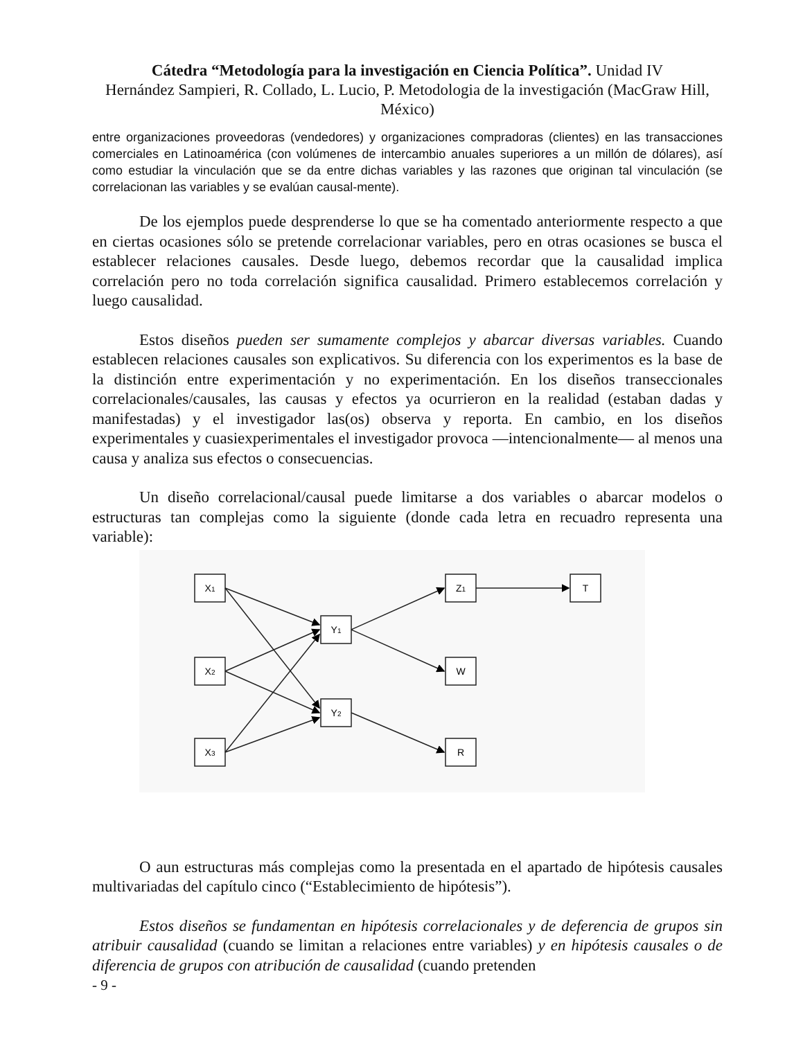Cátedra “Metodología para la investigación en Ciencia Política”. Unidad IV
Hernández Sampieri, R. Collado, L. Lucio, P. Metodologia de la investigación (MacGraw Hill, México)
entre organizaciones proveedoras (vendedores) y organizaciones compradoras (clientes) en las transacciones comerciales en Latinoamérica (con volúmenes de intercambio anuales superiores a un millón de dólares), así como estudiar la vinculación que se da entre dichas variables y las razones que originan tal vinculación (se correlacionan las variables y se evalúan causal-mente).
De los ejemplos puede desprenderse lo que se ha comentado anteriormente respecto a que en ciertas ocasiones sólo se pretende correlacionar variables, pero en otras ocasiones se busca el establecer relaciones causales. Desde luego, debemos recordar que la causalidad implica correlación pero no toda correlación significa causalidad. Primero establecemos correlación y luego causalidad.
Estos diseños pueden ser sumamente complejos y abarcar diversas variables. Cuando establecen relaciones causales son explicativos. Su diferencia con los experimentos es la base de la distinción entre experimentación y no experimentación. En los diseños transeccionales correlacionales/causales, las causas y efectos ya ocurrieron en la realidad (estaban dadas y manifestadas) y el investigador las(os) observa y reporta. En cambio, en los diseños experimentales y cuasiexperimentales el investigador provoca —intencionalmente— al menos una causa y analiza sus efectos o consecuencias.
Un diseño correlacional/causal puede limitarse a dos variables o abarcar modelos o estructuras tan complejas como la siguiente (donde cada letra en recuadro representa una variable):
X1
X2
X3
Y1
Y2
Z1
W
R
T
O aun estructuras más complejas como la presentada en el apartado de hipótesis causales multivariadas del capítulo cinco (“Establecimiento de hipótesis”).
Estos diseños se fundamentan en hipótesis correlacionales y de deferencia de grupos sin atribuir causalidad (cuando se limitan a relaciones entre variables) y en hipótesis causales o de diferencia de grupos con atribución de causalidad (cuando pretenden
- 9 -